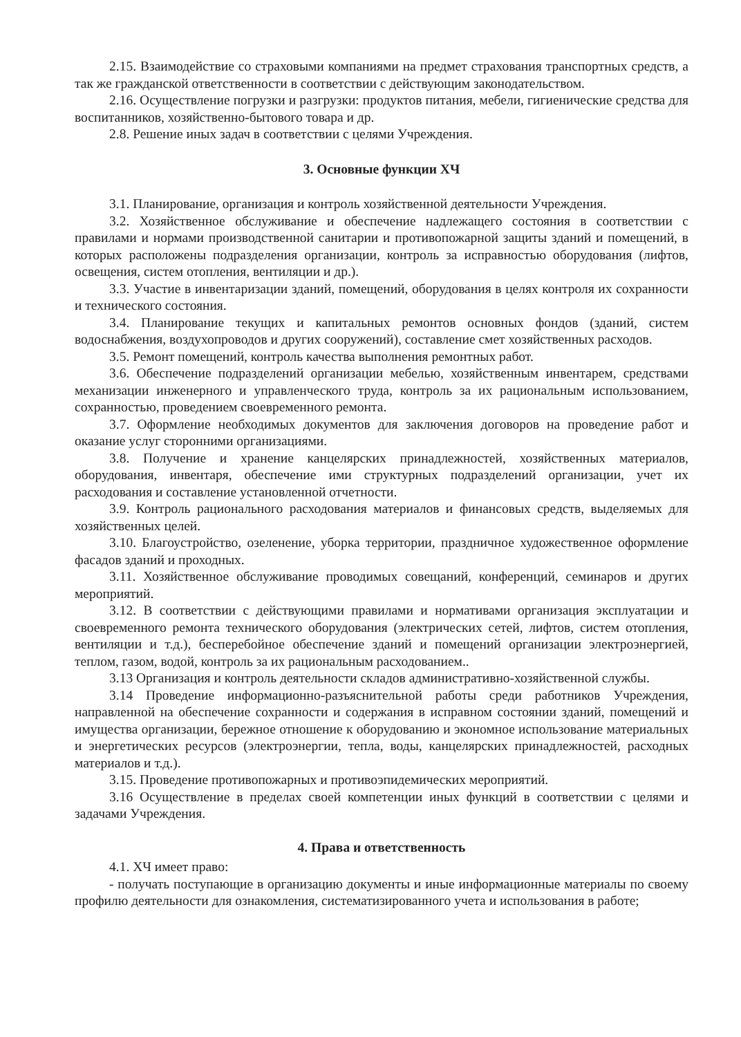2.15. Взаимодействие со страховыми компаниями на предмет страхования транспортных средств, а так же гражданской ответственности в соответствии с действующим законодательством.
2.16. Осуществление погрузки и разгрузки: продуктов питания, мебели, гигиенические средства для воспитанников, хозяйственно-бытового товара и др.
2.8. Решение иных задач в соответствии с целями Учреждения.
3. Основные функции ХЧ
3.1. Планирование, организация и контроль хозяйственной деятельности Учреждения.
3.2. Хозяйственное обслуживание и обеспечение надлежащего состояния в соответствии с правилами и нормами производственной санитарии и противопожарной защиты зданий и помещений, в которых расположены подразделения организации, контроль за исправностью оборудования (лифтов, освещения, систем отопления, вентиляции и др.).
3.3. Участие в инвентаризации зданий, помещений, оборудования в целях контроля их сохранности и технического состояния.
3.4. Планирование текущих и капитальных ремонтов основных фондов (зданий, систем водоснабжения, воздухопроводов и других сооружений), составление смет хозяйственных расходов.
3.5. Ремонт помещений, контроль качества выполнения ремонтных работ.
3.6. Обеспечение подразделений организации мебелью, хозяйственным инвентарем, средствами механизации инженерного и управленческого труда, контроль за их рациональным использованием, сохранностью, проведением своевременного ремонта.
3.7. Оформление необходимых документов для заключения договоров на проведение работ и оказание услуг сторонними организациями.
3.8. Получение и хранение канцелярских принадлежностей, хозяйственных материалов, оборудования, инвентаря, обеспечение ими структурных подразделений организации, учет их расходования и составление установленной отчетности.
3.9. Контроль рационального расходования материалов и финансовых средств, выделяемых для хозяйственных целей.
3.10. Благоустройство, озеленение, уборка территории, праздничное художественное оформление фасадов зданий и проходных.
3.11. Хозяйственное обслуживание проводимых совещаний, конференций, семинаров и других мероприятий.
3.12. В соответствии с действующими правилами и нормативами организация эксплуатации и своевременного ремонта технического оборудования (электрических сетей, лифтов, систем отопления, вентиляции и т.д.), бесперебойное обеспечение зданий и помещений организации электроэнергией, теплом, газом, водой, контроль за их рациональным расходованием..
3.13 Организация и контроль деятельности складов административно-хозяйственной службы.
3.14 Проведение информационно-разъяснительной работы среди работников Учреждения, направленной на обеспечение сохранности и содержания в исправном состоянии зданий, помещений и имущества организации, бережное отношение к оборудованию и экономное использование материальных и энергетических ресурсов (электроэнергии, тепла, воды, канцелярских принадлежностей, расходных материалов и т.д.).
3.15. Проведение противопожарных и противоэпидемических мероприятий.
3.16 Осуществление в пределах своей компетенции иных функций в соответствии с целями и задачами Учреждения.
4. Права и ответственность
4.1. ХЧ имеет право:
- получать поступающие в организацию документы и иные информационные материалы по своему профилю деятельности для ознакомления, систематизированного учета и использования в работе;